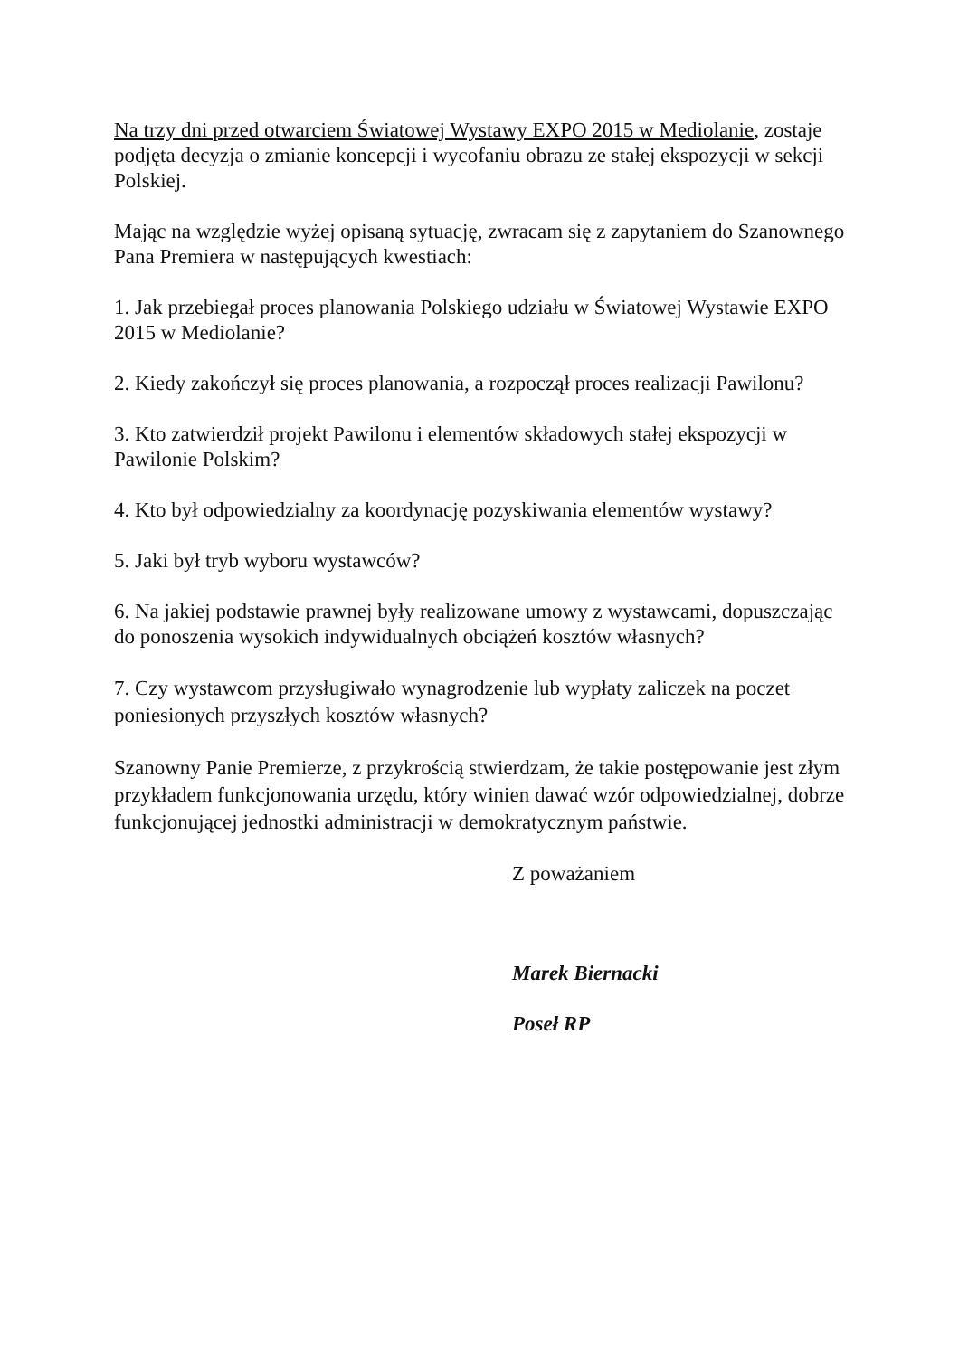Na trzy dni przed otwarciem Światowej Wystawy EXPO 2015 w Mediolanie, zostaje podjęta decyzja o zmianie koncepcji i wycofaniu obrazu ze stałej ekspozycji w sekcji Polskiej.
Mając na względzie wyżej opisaną sytuację, zwracam się z zapytaniem do Szanownego Pana Premiera w następujących kwestiach:
1. Jak przebiegał proces planowania Polskiego udziału w Światowej Wystawie EXPO 2015 w Mediolanie?
2. Kiedy zakończył się proces planowania, a rozpoczął proces realizacji Pawilonu?
3. Kto zatwierdził projekt Pawilonu i elementów składowych stałej ekspozycji w Pawilonie Polskim?
4. Kto był odpowiedzialny za koordynację pozyskiwania elementów wystawy?
5. Jaki był tryb wyboru wystawców?
6. Na jakiej podstawie prawnej były realizowane umowy z wystawcami, dopuszczając do ponoszenia wysokich indywidualnych obciążeń kosztów własnych?
7. Czy wystawcom przysługiwało wynagrodzenie lub wypłaty zaliczek na poczet poniesionych przyszłych kosztów własnych?
Szanowny Panie Premierze, z przykrością stwierdzam, że takie postępowanie jest złym przykładem funkcjonowania urzędu, który winien dawać wzór odpowiedzialnej, dobrze funkcjonującej jednostki administracji w demokratycznym państwie.
Z poważaniem
Marek Biernacki
Poseł RP